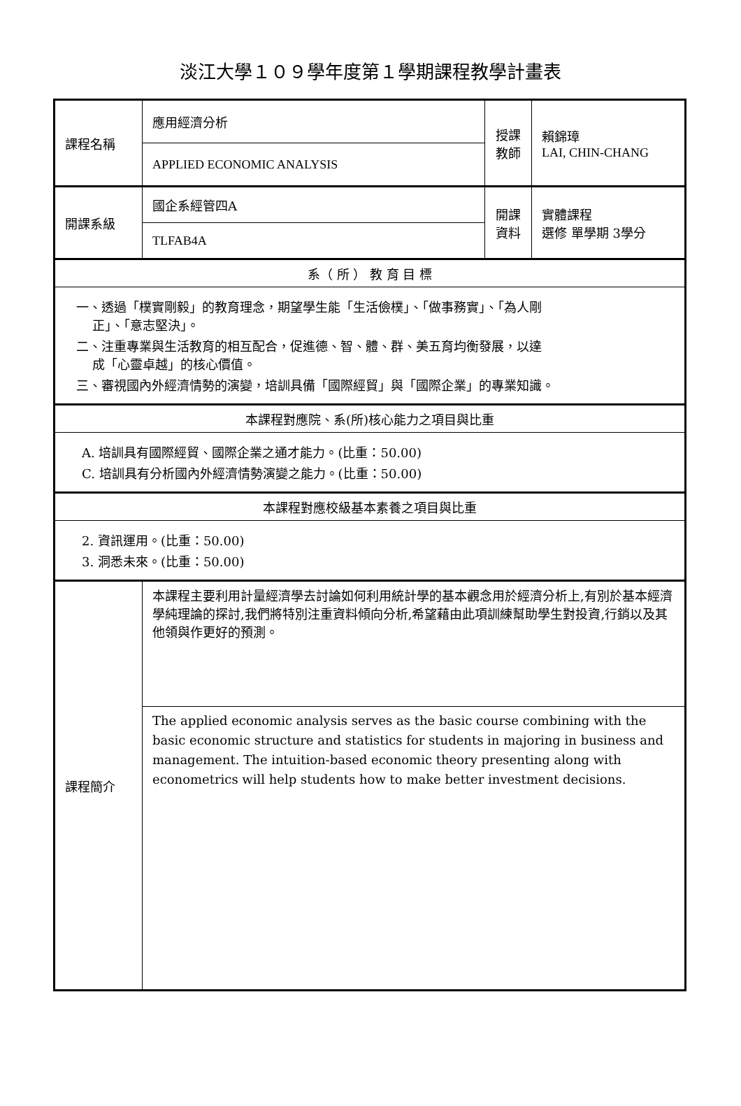淡江大學１０９學年度第１學期課程教學計畫表
| 課程名稱 | 應用經濟分析 | 授課 教師 | 賴錦璋 LAI, CHIN-CHANG |
| | APPLIED ECONOMIC ANALYSIS | | |
| 開課系級 | 國企系經管四A | 開課 資料 | 實體課程 選修 單學期 3學分 |
| | TLFAB4A | | |
| 系（ 所 ） 教 育 目 標 | | | |
| 一、透過「樸實剛毅」的教育理念，期望學生能「生活儉樸」、「做事務實」、「為人剛 正」、「意志堅決」。 二、注重專業與生活教育的相互配合，促進德、智、體、群、美五育均衡發展，以達 成「心靈卓越」的核心價值。 三、審視國內外經濟情勢的演變，培訓具備「國際經貿」與「國際企業」的專業知識。 | | | |
| 本課程對應院、系(所)核心能力之項目與比重 | | | |
| A. 培訓具有國際經貿、國際企業之通才能力。(比重：50.00) C. 培訓具有分析國內外經濟情勢演變之能力。(比重：50.00) | | | |
| 本課程對應校級基本素養之項目與比重 | | | |
| 2. 資訊運用。(比重：50.00) 3. 洞悉未來。(比重：50.00) | | | |
| 課程簡介 | 本課程主要利用計量經濟學去討論如何利用統計學的基本觀念用於經濟分析上,有別於基本經濟學純理論的探討,我們將特別注重資料傾向分析,希望藉由此項訓練幫助學生對投資,行銷以及其他領與作更好的預測。 | | |
| | The applied economic analysis serves as the basic course combining with the basic economic structure and statistics for students in majoring in business and management. The intuition-based economic theory presenting along with econometrics will help students how to make better investment decisions. | | |